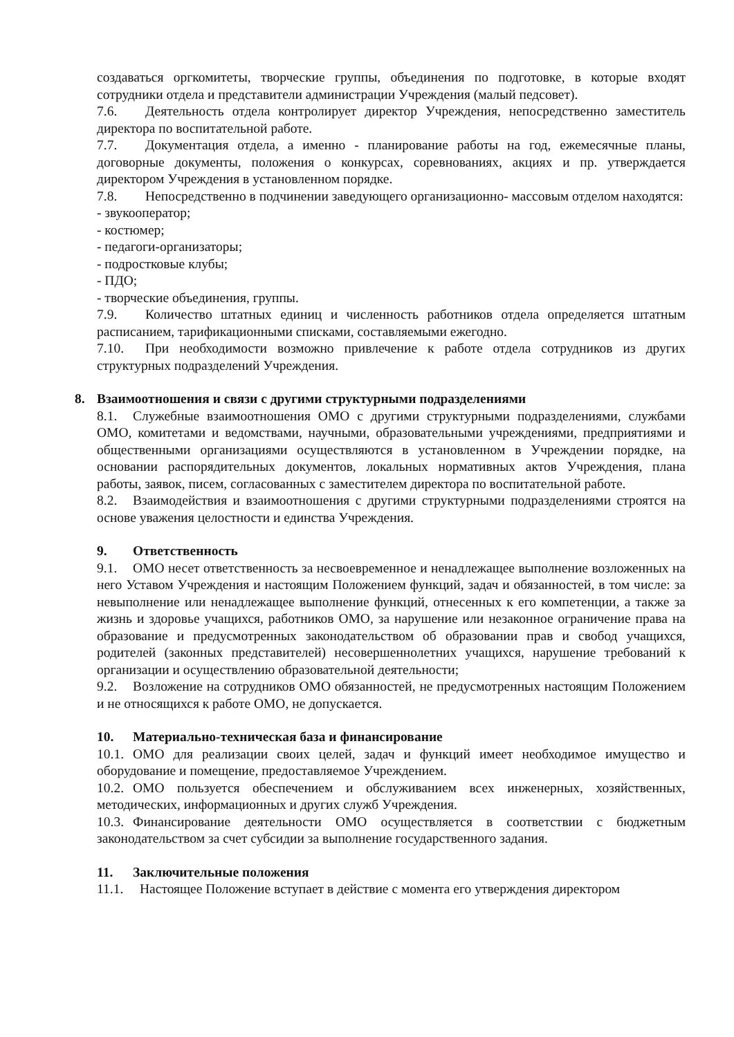создаваться оргкомитеты, творческие группы, объединения по подготовке, в которые входят сотрудники отдела и представители администрации Учреждения (малый педсовет).
7.6. Деятельность отдела контролирует директор Учреждения, непосредственно заместитель директора по воспитательной работе.
7.7. Документация отдела, а именно - планирование работы на год, ежемесячные планы, договорные документы, положения о конкурсах, соревнованиях, акциях и пр. утверждается директором Учреждения в установленном порядке.
7.8. Непосредственно в подчинении заведующего организационно- массовым отделом находятся:
- звукооператор;
- костюмер;
- педагоги-организаторы;
- подростковые клубы;
- ПДО;
- творческие объединения, группы.
7.9. Количество штатных единиц и численность работников отдела определяется штатным расписанием, тарификационными списками, составляемыми ежегодно.
7.10. При необходимости возможно привлечение к работе отдела сотрудников из других структурных подразделений Учреждения.
8. Взаимоотношения и связи с другими структурными подразделениями
8.1. Служебные взаимоотношения ОМО с другими структурными подразделениями, службами ОМО, комитетами и ведомствами, научными, образовательными учреждениями, предприятиями и общественными организациями осуществляются в установленном в Учреждении порядке, на основании распорядительных документов, локальных нормативных актов Учреждения, плана работы, заявок, писем, согласованных с заместителем директора по воспитательной работе.
8.2. Взаимодействия и взаимоотношения с другими структурными подразделениями строятся на основе уважения целостности и единства Учреждения.
9. Ответственность
9.1. ОМО несет ответственность за несвоевременное и ненадлежащее выполнение возложенных на него Уставом Учреждения и настоящим Положением функций, задач и обязанностей, в том числе: за невыполнение или ненадлежащее выполнение функций, отнесенных к его компетенции, а также за жизнь и здоровье учащихся, работников ОМО, за нарушение или незаконное ограничение права на образование и предусмотренных законодательством об образовании прав и свобод учащихся, родителей (законных представителей) несовершеннолетних учащихся, нарушение требований к организации и осуществлению образовательной деятельности;
9.2. Возложение на сотрудников ОМО обязанностей, не предусмотренных настоящим Положением и не относящихся к работе ОМО, не допускается.
10. Материально-техническая база и финансирование
10.1. ОМО для реализации своих целей, задач и функций имеет необходимое имущество и оборудование и помещение, предоставляемое Учреждением.
10.2. ОМО пользуется обеспечением и обслуживанием всех инженерных, хозяйственных, методических, информационных и других служб Учреждения.
10.3. Финансирование деятельности ОМО осуществляется в соответствии с бюджетным законодательством за счет субсидии за выполнение государственного задания.
11. Заключительные положения
11.1. Настоящее Положение вступает в действие с момента его утверждения директором